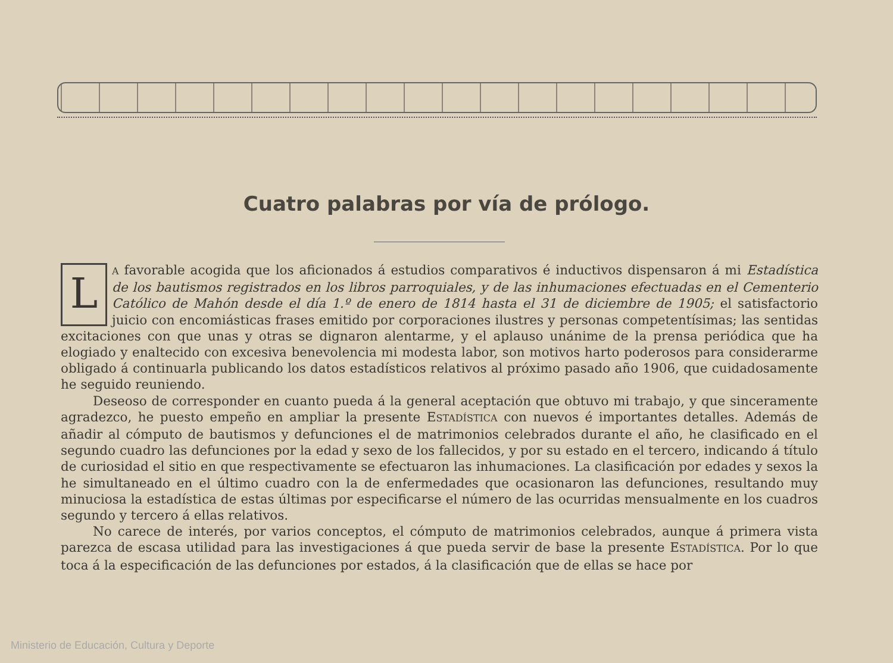Cuatro palabras por vía de prólogo.
LA favorable acogida que los aficionados á estudios comparativos é inductivos dispensaron á mi Estadística de los bautismos registrados en los libros parroquiales, y de las inhumaciones efectuadas en el Cementerio Católico de Mahón desde el día 1.º de enero de 1814 hasta el 31 de diciembre de 1905; el satisfactorio juicio con encomiásticas frases emitido por corporaciones ilustres y personas competentísimas; las sentidas excitaciones con que unas y otras se dignaron alentarme, y el aplauso unánime de la prensa periódica que ha elogiado y enaltecido con excesiva benevolencia mi modesta labor, son motivos harto poderosos para considerarme obligado á continuarla publicando los datos estadísticos relativos al próximo pasado año 1906, que cuidadosamente he seguido reuniendo.
Deseoso de corresponder en cuanto pueda á la general aceptación que obtuvo mi trabajo, y que sinceramente agradezco, he puesto empeño en ampliar la presente ESTADÍSTICA con nuevos é importantes detalles. Además de añadir al cómputo de bautismos y defunciones el de matrimonios celebrados durante el año, he clasificado en el segundo cuadro las defunciones por la edad y sexo de los fallecidos, y por su estado en el tercero, indicando á título de curiosidad el sitio en que respectivamente se efectuaron las inhumaciones. La clasificación por edades y sexos la he simultaneado en el último cuadro con la de enfermedades que ocasionaron las defunciones, resultando muy minuciosa la estadística de estas últimas por especificarse el número de las ocurridas mensualmente en los cuadros segundo y tercero á ellas relativos.
No carece de interés, por varios conceptos, el cómputo de matrimonios celebrados, aunque á primera vista parezca de escasa utilidad para las investigaciones á que pueda servir de base la presente ESTADÍSTICA. Por lo que toca á la especificación de las defunciones por estados, á la clasificación que de ellas se hace por
Ministerio de Educación, Cultura y Deporte